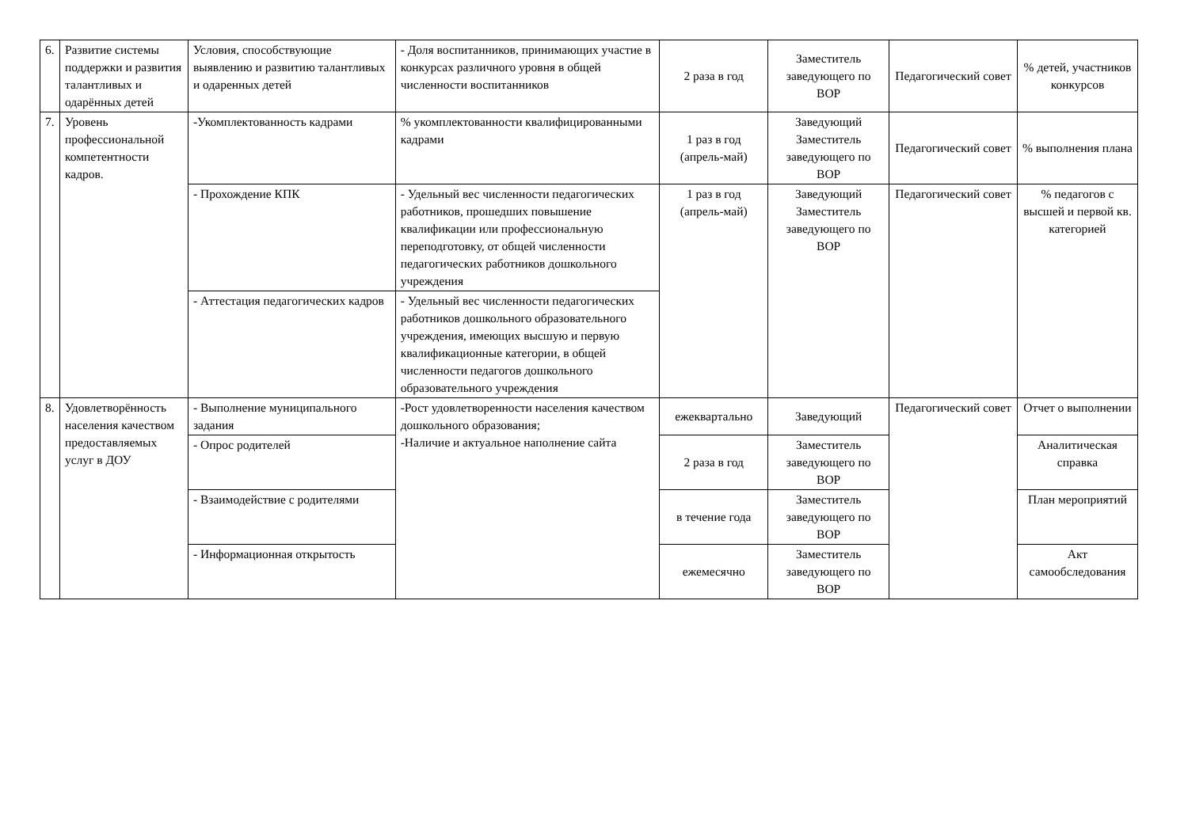| 6. | Развитие системы поддержки и развития талантливых и одарённых детей | Условия, способствующие выявлению и развитию талантливых и одаренных детей | - Доля воспитанников, принимающих участие в конкурсах различного уровня в общей численности воспитанников | 2 раза в год | Заместитель заведующего по ВОР | Педагогический совет | % детей, участников конкурсов |
| 7. | Уровень профессиональной компетентности кадров. | -Укомплектованность кадрами | % укомплектованности квалифицированными кадрами | 1 раз в год (апрель-май) | Заведующий Заместитель заведующего по ВОР | Педагогический совет | % выполнения плана |
| | | - Прохождение КПК | - Удельный вес численности педагогических работников, прошедших повышение квалификации или профессиональную переподготовку, от общей численности педагогических работников дошкольного учреждения | 1 раз в год (апрель-май) | Заведующий Заместитель заведующего по ВОР | Педагогический совет | % педагогов с высшей и первой кв. категорией |
| | | - Аттестация педагогических кадров | - Удельный вес численности педагогических работников дошкольного образовательного учреждения, имеющих высшую и первую квалификационные категории, в общей численности педагогов дошкольного образовательного учреждения | | | | |
| 8. | Удовлетворённость населения качеством предоставляемых услуг в ДОУ | - Выполнение муниципального задания | -Рост удовлетворенности населения качеством дошкольного образования; -Наличие и актуальное наполнение сайта | ежеквартально | Заведующий | Педагогический совет | Отчет о выполнении |
| | | - Опрос родителей | | 2 раза в год | Заместитель заведующего по ВОР | | Аналитическая справка |
| | | - Взаимодействие с родителями | | в течение года | Заместитель заведующего по ВОР | | План мероприятий |
| | | - Информационная открытость | | ежемесячно | Заместитель заведующего по ВОР | | Акт самообследования |